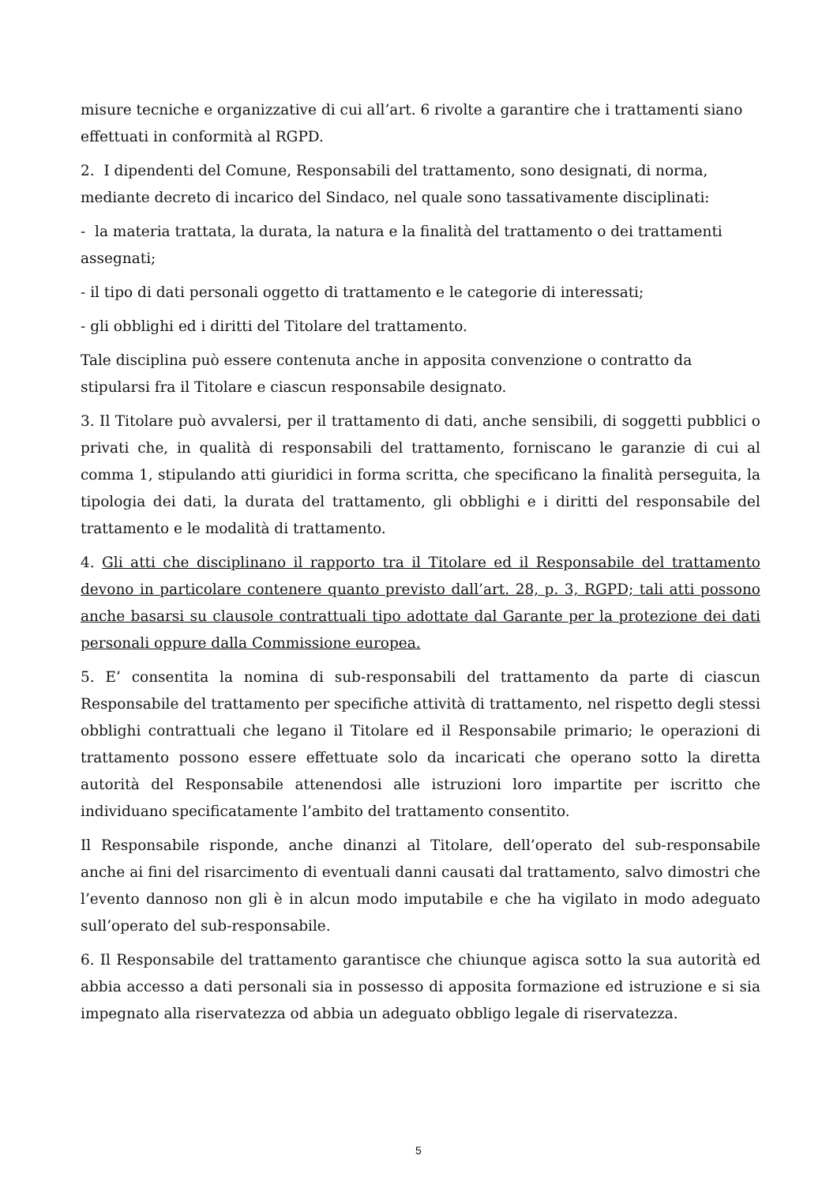misure tecniche e organizzative di cui all’art. 6 rivolte a garantire che i trattamenti siano effettuati in conformità al RGPD.
2. I dipendenti del Comune, Responsabili del trattamento, sono designati, di norma, mediante decreto di incarico del Sindaco, nel quale sono tassativamente disciplinati:
- la materia trattata, la durata, la natura e la finalità del trattamento o dei trattamenti assegnati;
- il tipo di dati personali oggetto di trattamento e le categorie di interessati;
- gli obblighi ed i diritti del Titolare del trattamento.
Tale disciplina può essere contenuta anche in apposita convenzione o contratto da stipularsi fra il Titolare e ciascun responsabile designato.
3. Il Titolare può avvalersi, per il trattamento di dati, anche sensibili, di soggetti pubblici o privati che, in qualità di responsabili del trattamento, forniscano le garanzie di cui al comma 1, stipulando atti giuridici in forma scritta, che specificano la finalità perseguita, la tipologia dei dati, la durata del trattamento, gli obblighi e i diritti del responsabile del trattamento e le modalità di trattamento.
4. Gli atti che disciplinano il rapporto tra il Titolare ed il Responsabile del trattamento devono in particolare contenere quanto previsto dall’art. 28, p. 3, RGPD; tali atti possono anche basarsi su clausole contrattuali tipo adottate dal Garante per la protezione dei dati personali oppure dalla Commissione europea.
5. E’ consentita la nomina di sub-responsabili del trattamento da parte di ciascun Responsabile del trattamento per specifiche attività di trattamento, nel rispetto degli stessi obblighi contrattuali che legano il Titolare ed il Responsabile primario; le operazioni di trattamento possono essere effettuate solo da incaricati che operano sotto la diretta autorità del Responsabile attenendosi alle istruzioni loro impartite per iscritto che individuano specificatamente l’ambito del trattamento consentito.
Il Responsabile risponde, anche dinanzi al Titolare, dell’operato del sub-responsabile anche ai fini del risarcimento di eventuali danni causati dal trattamento, salvo dimostri che l’evento dannoso non gli è in alcun modo imputabile e che ha vigilato in modo adeguato sull’operato del sub-responsabile.
6. Il Responsabile del trattamento garantisce che chiunque agisca sotto la sua autorità ed abbia accesso a dati personali sia in possesso di apposita formazione ed istruzione e si sia impegnato alla riservatezza od abbia un adeguato obbligo legale di riservatezza.
5